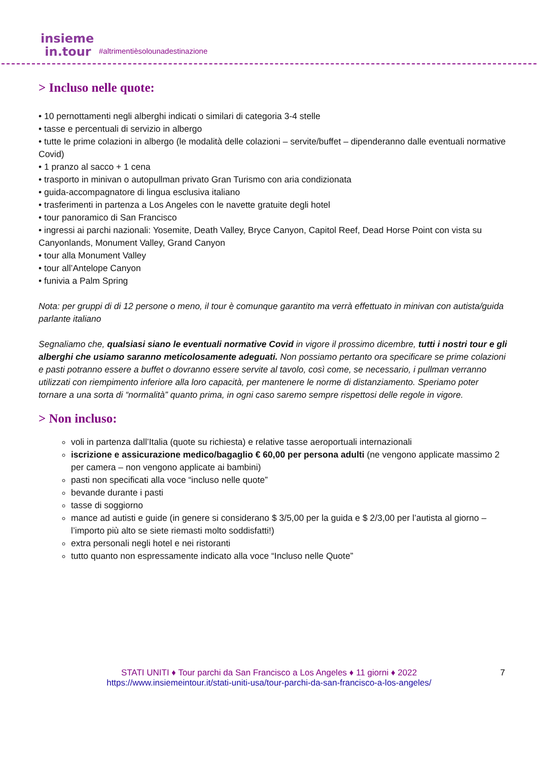insieme
in.tour
#altrimentièsolounadestinazione
> Incluso nelle quote:
• 10 pernottamenti negli alberghi indicati o similari di categoria 3-4 stelle
• tasse e percentuali di servizio in albergo
• tutte le prime colazioni in albergo (le modalità delle colazioni – servite/buffet – dipenderanno dalle eventuali normative Covid)
• 1 pranzo al sacco + 1 cena
• trasporto in minivan o autopullman privato Gran Turismo con aria condizionata
• guida-accompagnatore di lingua esclusiva italiano
• trasferimenti in partenza a Los Angeles con le navette gratuite degli hotel
• tour panoramico di San Francisco
• ingressi ai parchi nazionali: Yosemite, Death Valley, Bryce Canyon, Capitol Reef, Dead Horse Point con vista su Canyonlands, Monument Valley, Grand Canyon
• tour alla Monument Valley
• tour all’Antelope Canyon
• funivia a Palm Spring
Nota: per gruppi di di 12 persone o meno, il tour è comunque garantito ma verrà effettuato in minivan con autista/guida parlante italiano
Segnaliamo che, qualsiasi siano le eventuali normative Covid in vigore il prossimo dicembre, tutti i nostri tour e gli alberghi che usiamo saranno meticolosamente adeguati. Non possiamo pertanto ora specificare se prime colazioni e pasti potranno essere a buffet o dovranno essere servite al tavolo, così come, se necessario, i pullman verranno utilizzati con riempimento inferiore alla loro capacità, per mantenere le norme di distanziamento. Speriamo poter tornare a una sorta di “normalità” quanto prima, in ogni caso saremo sempre rispettosi delle regole in vigore.
> Non incluso:
voli in partenza dall’Italia (quote su richiesta) e relative tasse aeroportuali internazionali
iscrizione e assicurazione medico/bagaglio € 60,00 per persona adulti (ne vengono applicate massimo 2 per camera – non vengono applicate ai bambini)
pasti non specificati alla voce “incluso nelle quote”
bevande durante i pasti
tasse di soggiorno
mance ad autisti e guide (in genere si considerano $ 3/5,00 per la guida e $ 2/3,00 per l’autista al giorno – l’importo più alto se siete riemasti molto soddisfatti!)
extra personali negli hotel e nei ristoranti
tutto quanto non espressamente indicato alla voce “Incluso nelle Quote”
STATI UNITI ♦ Tour parchi da San Francisco a Los Angeles ♦ 11 giorni ♦ 2022 7
https://www.insiemeintour.it/stati-uniti-usa/tour-parchi-da-san-francisco-a-los-angeles/